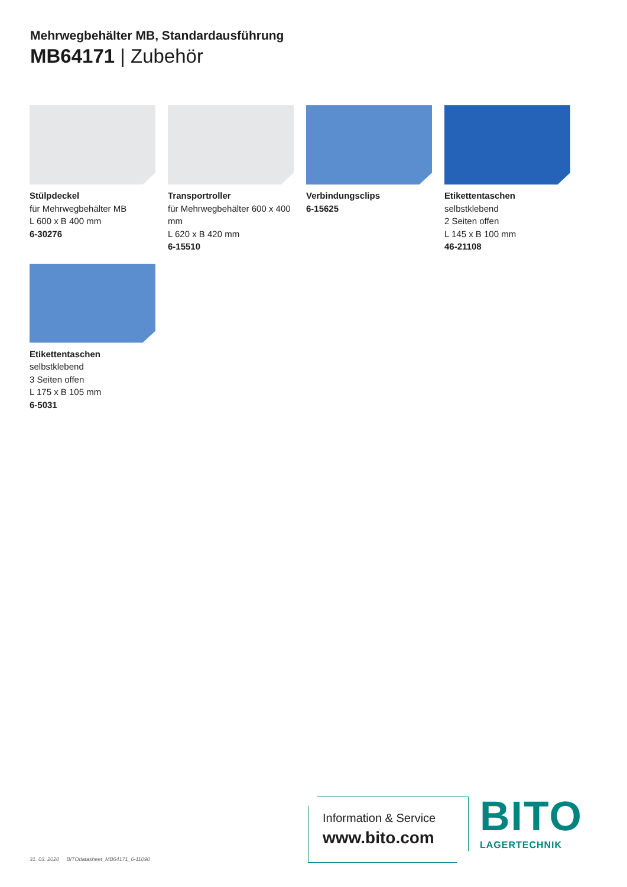Mehrwegbehälter MB, Standardausführung
MB64171 | Zubehör
Stülpdeckel
für Mehrwegbehälter MB
L 600 x B 400 mm
6-30276
Transportroller
für Mehrwegbehälter 600 x 400 mm
L 620 x B 420 mm
6-15510
Verbindungsclips
6-15625
Etikettentaschen
selbstklebend
2 Seiten offen
L 145 x B 100 mm
46-21108
Etikettentaschen
selbstklebend
3 Seiten offen
L 175 x B 105 mm
6-5031
31. 03. 2020 BITOdatasheet_MB64171_6-11090
Information & Service
www.bito.com
BITO
LAGERTECHNIK